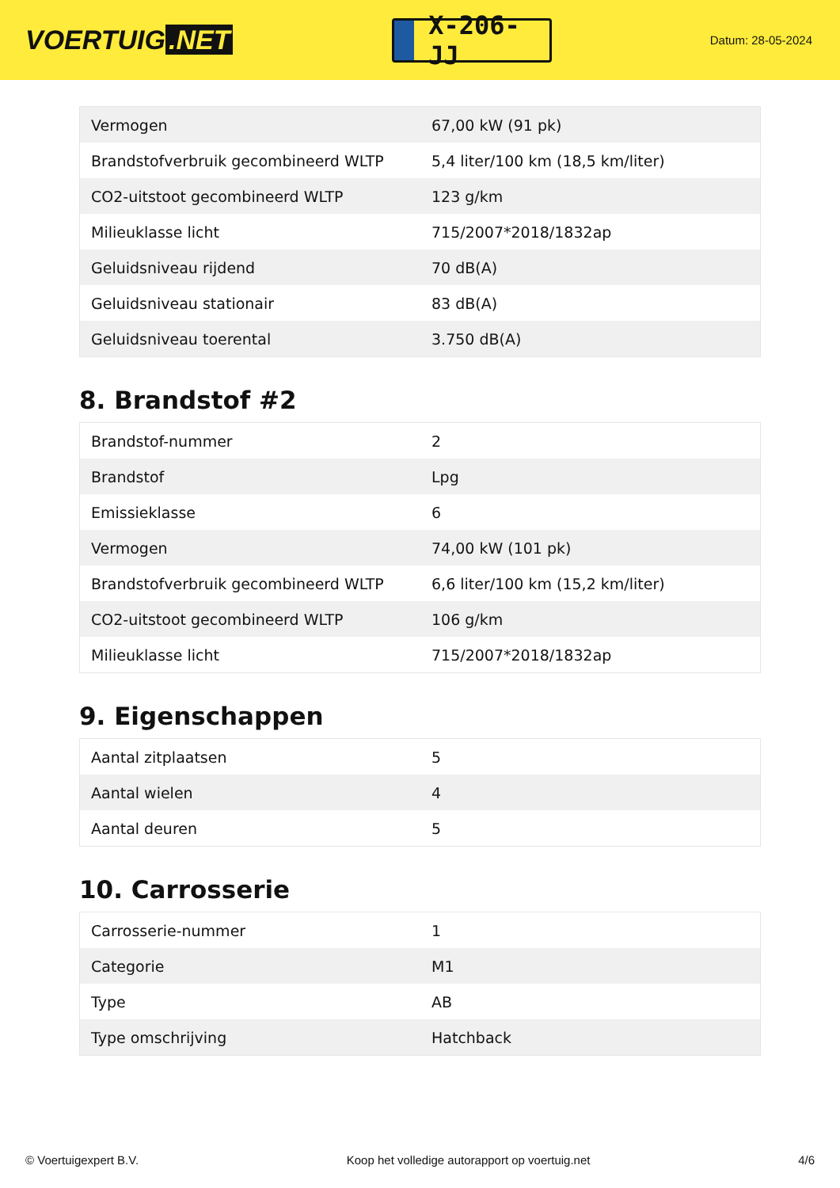VOERTUIG.NET
X-206-JJ
Datum: 28-05-2024
| Vermogen | 67,00 kW (91 pk) |
| Brandstofverbruik gecombineerd WLTP | 5,4 liter/100 km (18,5 km/liter) |
| CO2-uitstoot gecombineerd WLTP | 123 g/km |
| Milieuklasse licht | 715/2007*2018/1832ap |
| Geluidsniveau rijdend | 70 dB(A) |
| Geluidsniveau stationair | 83 dB(A) |
| Geluidsniveau toerental | 3.750 dB(A) |
8. Brandstof #2
| Brandstof-nummer | 2 |
| Brandstof | Lpg |
| Emissieklasse | 6 |
| Vermogen | 74,00 kW (101 pk) |
| Brandstofverbruik gecombineerd WLTP | 6,6 liter/100 km (15,2 km/liter) |
| CO2-uitstoot gecombineerd WLTP | 106 g/km |
| Milieuklasse licht | 715/2007*2018/1832ap |
9. Eigenschappen
| Aantal zitplaatsen | 5 |
| Aantal wielen | 4 |
| Aantal deuren | 5 |
10. Carrosserie
| Carrosserie-nummer | 1 |
| Categorie | M1 |
| Type | AB |
| Type omschrijving | Hatchback |
© Voertuigexpert B.V. Koop het volledige autorapport op voertuig.net 4/6